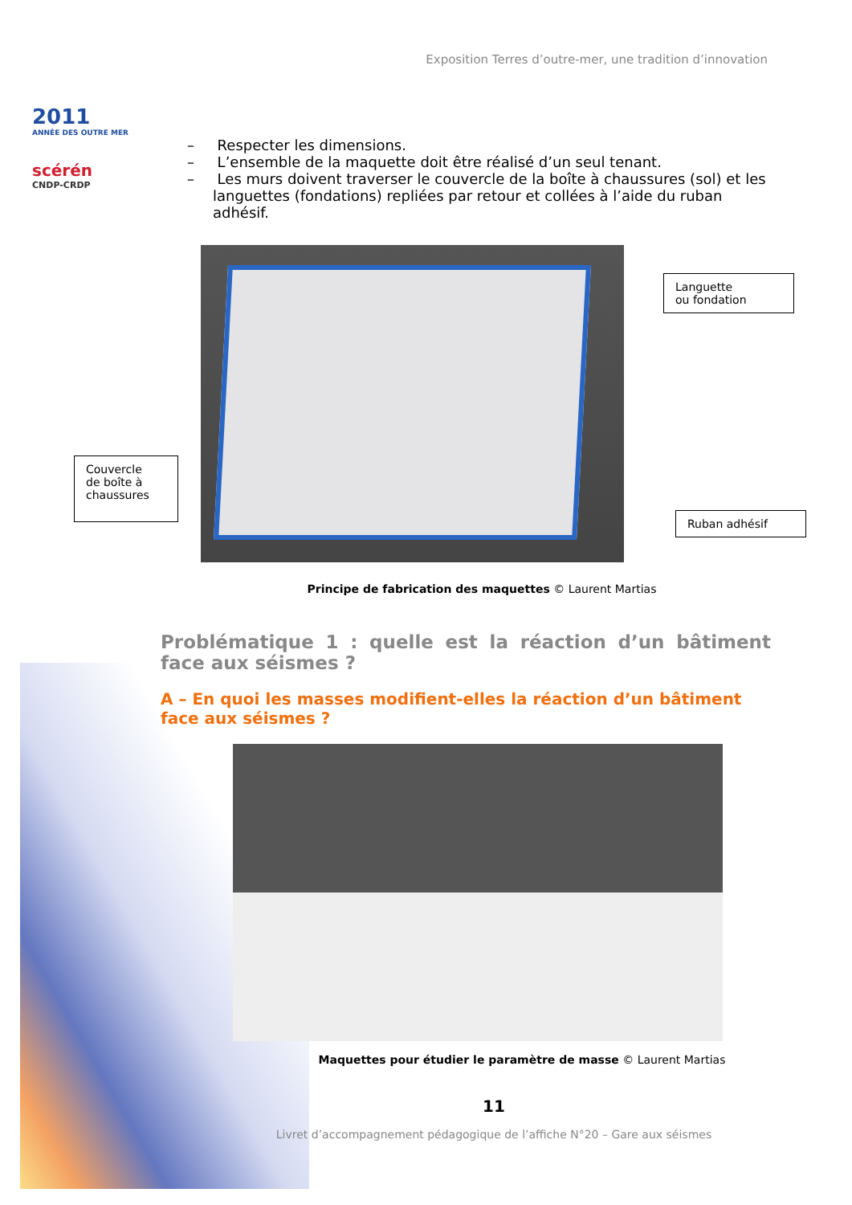2011
ANNÉE DES OUTRE MER
scérén
CNDP-CRDP
Exposition Terres d’outre-mer, une tradition d’innovation
– Respecter les dimensions.
– L’ensemble de la maquette doit être réalisé d’un seul tenant.
– Les murs doivent traverser le couvercle de la boîte à chaussures (sol) et les languettes (fondations) repliées par retour et collées à l’aide du ruban adhésif.
Languette
ou fondation
Couvercle
de boîte à
chaussures
Ruban adhésif
Principe de fabrication des maquettes © Laurent Martias
Problématique 1 : quelle est la réaction d’un bâtiment face aux séismes ?
A – En quoi les masses modifient-elles la réaction d’un bâtiment face aux séismes ?
Maquettes pour étudier le paramètre de masse © Laurent Martias
11
Livret d’accompagnement pédagogique de l’affiche N°20 – Gare aux séismes